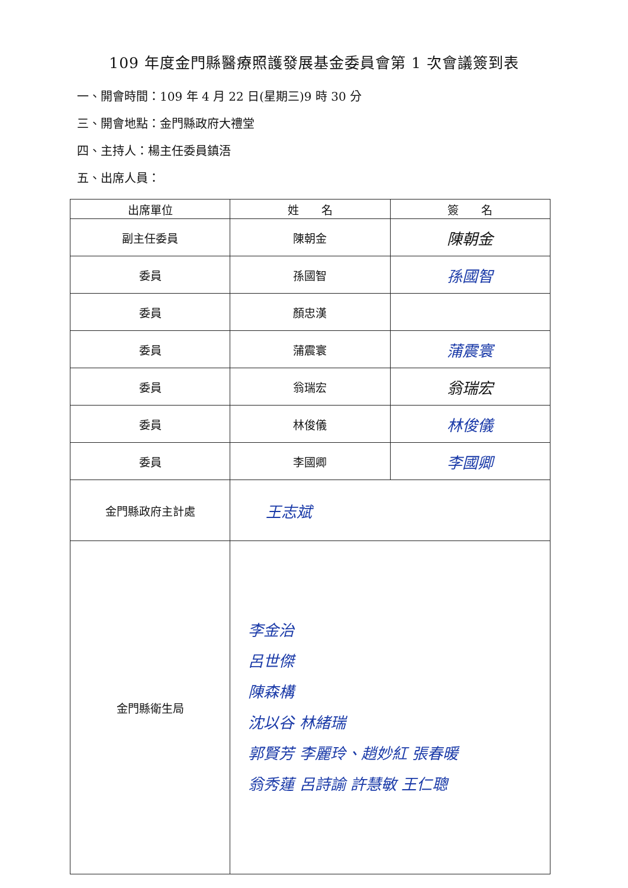109 年度金門縣醫療照護發展基金委員會第 1 次會議簽到表
一、開會時間：109 年 4 月 22 日(星期三)9 時 30 分
三、開會地點：金門縣政府大禮堂
四、主持人：楊主任委員鎮浯
五、出席人員：
| 出席單位 | 姓 名 | 簽 名 |
| --- | --- | --- |
| 副主任委員 | 陳朝金 | 陳朝金 |
| 委員 | 孫國智 | 孫國智 |
| 委員 | 顏忠漢 | |
| 委員 | 蒲震寰 | 蒲震寰 |
| 委員 | 翁瑞宏 | 翁瑞宏 |
| 委員 | 林俊儀 | 林俊儀 |
| 委員 | 李國卿 | 李國卿 |
| 金門縣政府主計處 | 王志斌 | |
| 金門縣衛生局 | 李金治 呂世傑 陳森構 沈以谷 林緒瑞 郭賢芳 李麗玲、趙妙紅 張春暖 翁秀蓮 呂詩諭 許慧敏 王仁聰 | |